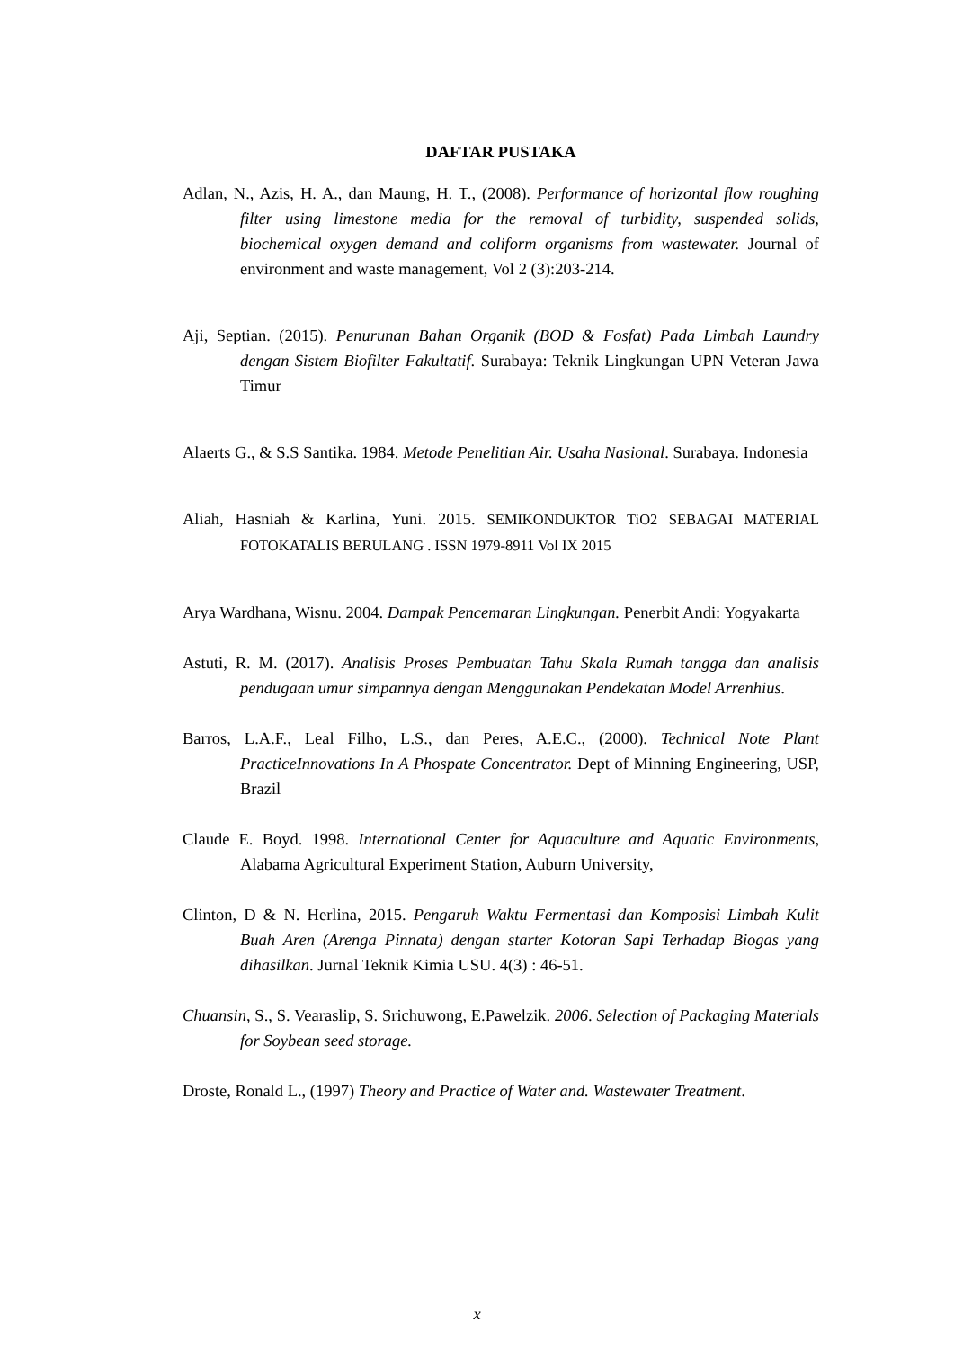DAFTAR PUSTAKA
Adlan, N., Azis, H. A., dan Maung, H. T., (2008). Performance of horizontal flow roughing filter using limestone media for the removal of turbidity, suspended solids, biochemical oxygen demand and coliform organisms from wastewater. Journal of environment and waste management, Vol 2 (3):203-214.
Aji, Septian. (2015). Penurunan Bahan Organik (BOD & Fosfat) Pada Limbah Laundry dengan Sistem Biofilter Fakultatif. Surabaya: Teknik Lingkungan UPN Veteran Jawa Timur
Alaerts G., & S.S Santika. 1984. Metode Penelitian Air. Usaha Nasional. Surabaya. Indonesia
Aliah, Hasniah & Karlina, Yuni. 2015. SEMIKONDUKTOR TiO2 SEBAGAI MATERIAL FOTOKATALIS BERULANG . ISSN 1979-8911 Vol IX 2015
Arya Wardhana, Wisnu. 2004. Dampak Pencemaran Lingkungan. Penerbit Andi: Yogyakarta
Astuti, R. M. (2017). Analisis Proses Pembuatan Tahu Skala Rumah tangga dan analisis pendugaan umur simpannya dengan Menggunakan Pendekatan Model Arrenhius.
Barros, L.A.F., Leal Filho, L.S., dan Peres, A.E.C., (2000). Technical Note Plant PracticeInnovations In A Phospate Concentrator. Dept of Minning Engineering, USP, Brazil
Claude E. Boyd. 1998. International Center for Aquaculture and Aquatic Environments, Alabama Agricultural Experiment Station, Auburn University,
Clinton, D & N. Herlina, 2015. Pengaruh Waktu Fermentasi dan Komposisi Limbah Kulit Buah Aren (Arenga Pinnata) dengan starter Kotoran Sapi Terhadap Biogas yang dihasilkan. Jurnal Teknik Kimia USU. 4(3) : 46-51.
Chuansin, S., S. Vearaslip, S. Srichuwong, E.Pawelzik. 2006. Selection of Packaging Materials for Soybean seed storage.
Droste, Ronald L., (1997) Theory and Practice of Water and. Wastewater Treatment.
x